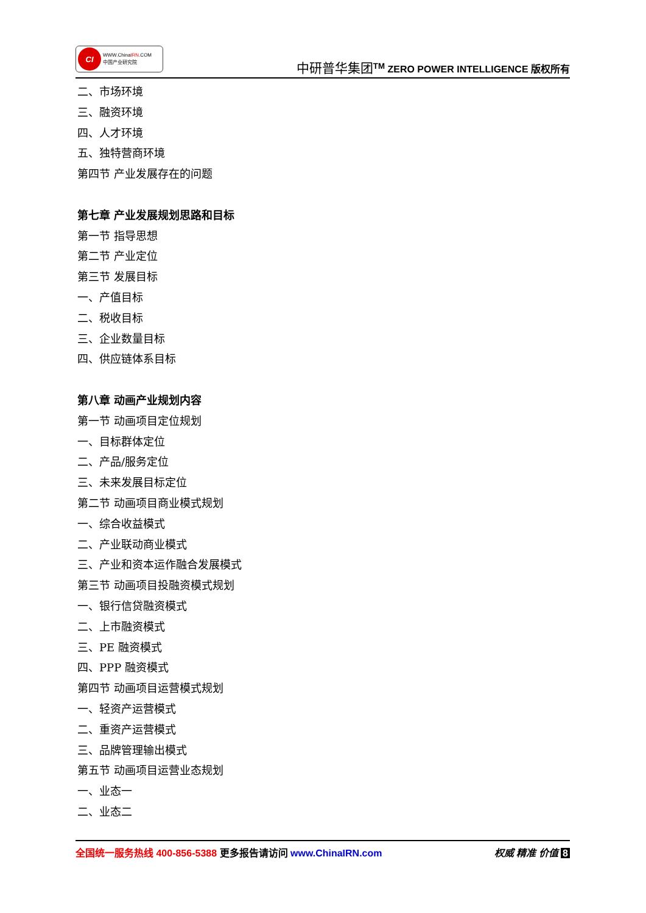CI
WWW.ChinaIRN.COM
中国产业研究院
中研普华集团<sup>TM</sup> ZERO POWER INTELLIGENCE 版权所有
二、市场环境
三、融资环境
四、人才环境
五、独特营商环境
第四节 产业发展存在的问题
第七章 产业发展规划思路和目标
第一节 指导思想
第二节 产业定位
第三节 发展目标
一、产值目标
二、税收目标
三、企业数量目标
四、供应链体系目标
第八章 动画产业规划内容
第一节 动画项目定位规划
一、目标群体定位
二、产品/服务定位
三、未来发展目标定位
第二节 动画项目商业模式规划
一、综合收益模式
二、产业联动商业模式
三、产业和资本运作融合发展模式
第三节 动画项目投融资模式规划
一、银行信贷融资模式
二、上市融资模式
三、PE 融资模式
四、PPP 融资模式
第四节 动画项目运营模式规划
一、轻资产运营模式
二、重资产运营模式
三、品牌管理输出模式
第五节 动画项目运营业态规划
一、业态一
二、业态二
全国统一服务热线 400-856-5388 更多报告请访问 www.ChinaIRN.com
权威 精准 价值 8